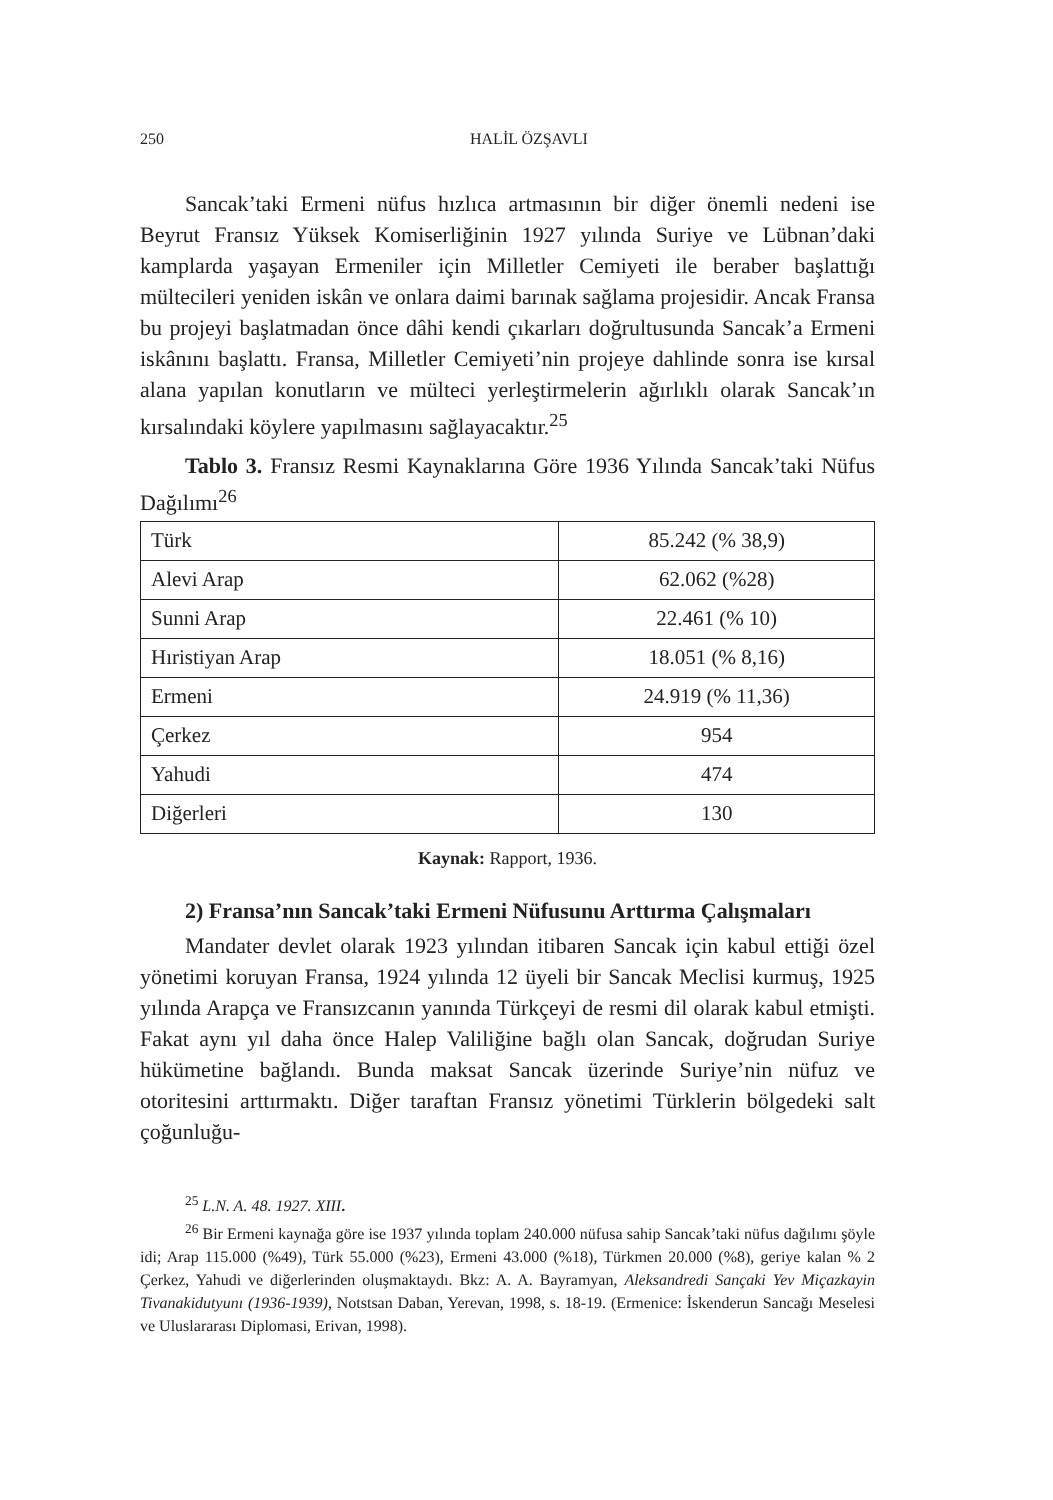250 HALİL ÖZŞAVLI
Sancak’taki Ermeni nüfus hızlıca artmasının bir diğer önemli nedeni ise Beyrut Fransız Yüksek Komiserliğinin 1927 yılında Suriye ve Lübnan’daki kamplarda yaşayan Ermeniler için Milletler Cemiyeti ile beraber başlattığı mültecileri yeniden iskân ve onlara daimi barınak sağlama projesidir. Ancak Fransa bu projeyi başlatmadan önce dâhi kendi çıkarları doğrultusunda Sancak’a Ermeni iskânını başlattı. Fransa, Milletler Cemiyeti’nin projeye dahlinde sonra ise kırsal alana yapılan konutların ve mülteci yerleştirmelerin ağırlıklı olarak Sancak’ın kırsalındaki köylere yapılmasını sağlayacaktır.<sup>25</sup>
Tablo 3. Fransız Resmi Kaynaklarına Göre 1936 Yılında Sancak’taki Nüfus Dağılımı<sup>26</sup>
| Türk | 85.242 (% 38,9) |
| Alevi Arap | 62.062 (%28) |
| Sunni Arap | 22.461 (% 10) |
| Hıristiyan Arap | 18.051 (% 8,16) |
| Ermeni | 24.919 (% 11,36) |
| Çerkez | 954 |
| Yahudi | 474 |
| Diğerleri | 130 |
Kaynak: Rapport, 1936.
2) Fransa’nın Sancak’taki Ermeni Nüfusunu Arttırma Çalışmaları
Mandater devlet olarak 1923 yılından itibaren Sancak için kabul ettiği özel yönetimi koruyan Fransa, 1924 yılında 12 üyeli bir Sancak Meclisi kurmuş, 1925 yılında Arapça ve Fransızcanın yanında Türkçeyi de resmi dil olarak kabul etmişti. Fakat aynı yıl daha önce Halep Valiliğine bağlı olan Sancak, doğrudan Suriye hükümetine bağlandı. Bunda maksat Sancak üzerinde Suriye’nin nüfuz ve otoritesini arttırmaktı. Diğer taraftan Fransız yönetimi Türklerin bölgedeki salt çoğunluğu-
<sup>25</sup> L.N. A. 48. 1927. XIII.
<sup>26</sup> Bir Ermeni kaynağa göre ise 1937 yılında toplam 240.000 nüfusa sahip Sancak’taki nüfus dağılımı şöyle idi; Arap 115.000 (%49), Türk 55.000 (%23), Ermeni 43.000 (%18), Türkmen 20.000 (%8), geriye kalan % 2 Çerkez, Yahudi ve diğerlerinden oluşmaktaydı. Bkz: A. A. Bayramyan, Aleksandredi Sançaki Yev Miçazkayin Tivanakidutyunı (1936-1939), Notstsan Daban, Yerevan, 1998, s. 18-19. (Ermenice: İskenderun Sancağı Meselesi ve Uluslararası Diplomasi, Erivan, 1998).